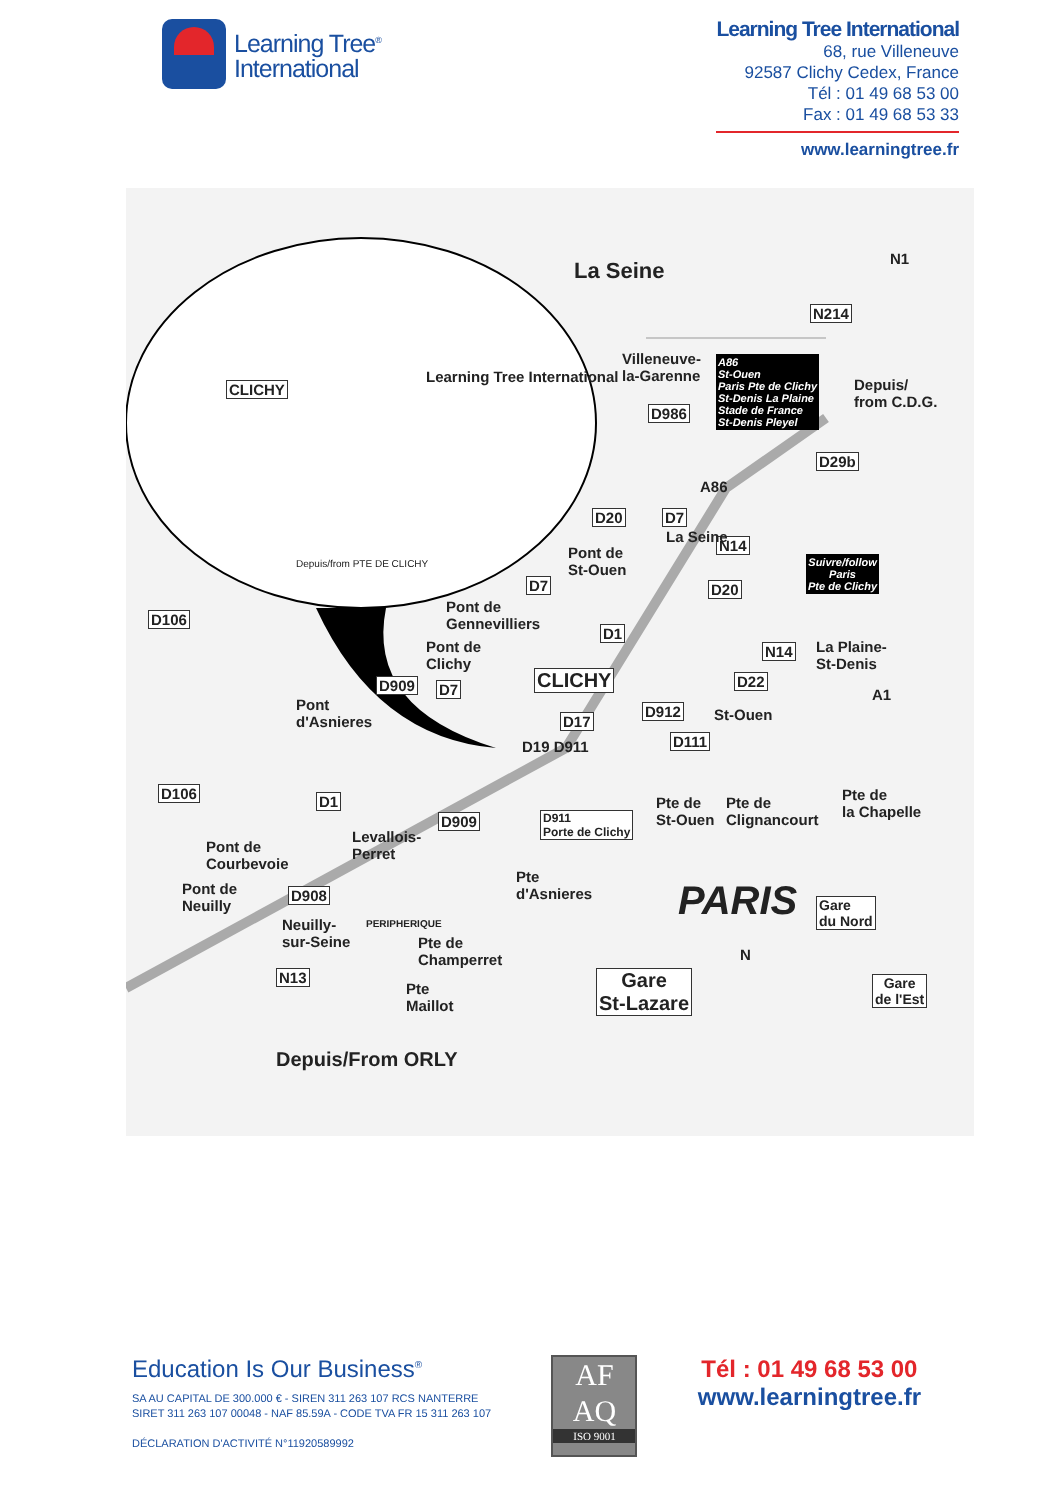Learning Tree<sup>®</sup>
International
Learning Tree International
68, rue Villeneuve
92587 Clichy Cedex, France
Tél : 01 49 68 53 00
Fax : 01 49 68 53 33
www.learningtree.fr
Learning Tree International
CLICHY
Depuis/from PTE DE CLICHY
La Seine N1
N214
Villeneuve-
la-Garenne
A86
St-Ouen
Paris Pte de Clichy
St-Denis La Plaine
Stade de France
St-Denis Pleyel
Depuis/
from C.D.G.
D986
D29b
A86
D20 D7
N14 Pont de
St-Ouen
La Seine
Suivre/follow
Paris
Pte de Clichy D7 D20
D106
Pont de
Gennevilliers D1
Pont de
Clichy
N14 La Plaine-
St-Denis
D909 D7 CLICHY D22
A1
Pont
d'Asnieres
D912 St-Ouen D17
D111 D19 D911
D106 D1
D909 D911
Porte de Clichy
Pte de
St-Ouen
Pte de
Clignancourt
Pte de
la Chapelle
Levallois-
Perret Pont de
Courbevoie
Pont de
Neuilly
D908
Pte
d'Asnieres PARIS Gare
du Nord Neuilly-
sur-Seine
PERIPHERIQUE
Pte de
Champerret N
N13 Gare
St-Lazare
Gare
de l'Est
Pte
Maillot
Depuis/From ORLY
Education Is Our Business<sup>®</sup>
SA AU CAPITAL DE 300.000 € - SIREN 311 263 107 RCS NANTERRE
SIRET 311 263 107 00048 - NAF 85.59A - CODE TVA FR 15 311 263 107
DÉCLARATION D'ACTIVITÉ N°11920589992
AF
AQ
ISO 9001
Tél : 01 49 68 53 00
www.learningtree.fr